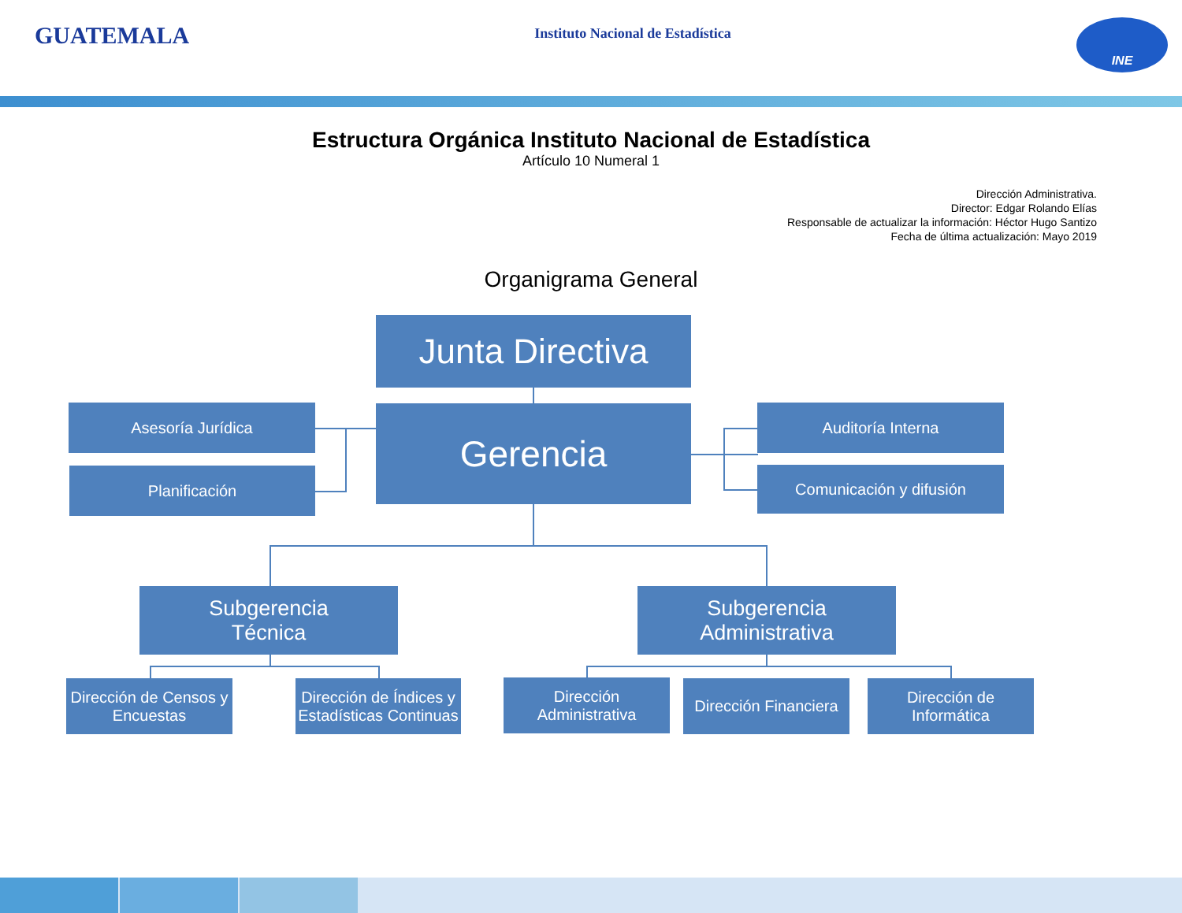GUATEMALA
Instituto Nacional de Estadística
INE
Estructura Orgánica Instituto Nacional de Estadística
Artículo 10 Numeral 1
Dirección Administrativa.
Director: Edgar Rolando Elías
Responsable de actualizar la información: Héctor Hugo Santizo
Fecha de última actualización: Mayo 2019
Organigrama General
Junta Directiva
Asesoría Jurídica
Planificación
Gerencia Auditoría Interna
Comunicación y difusión
Subgerencia
Técnica
Subgerencia
Administrativa
Dirección de Censos y Encuestas
Dirección de Índices y Estadísticas Continuas
Dirección Administrativa
Dirección Financiera
Dirección de Informática